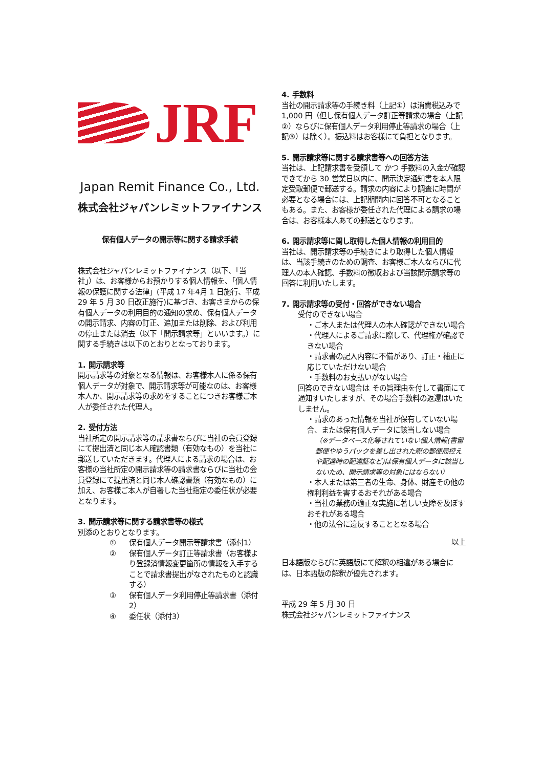JRF
Japan Remit Finance Co., Ltd.
株式会社ジャパンレミットファイナンス
保有個人データの開示等に関する請求手続
株式会社ジャパンレミットファイナンス（以下、「当社」）は、お客様からお預かりする個人情報を、「個人情報の保護に関する法律」(平成 17 年4月 1 日施行、平成 29 年 5 月 30 日改正施行)に基づき、お客さまからの保有個人データの利用目的の通知の求め、保有個人データの開示請求、内容の訂正、追加または削除、および利用の停止または消去（以下「開示請求等」といいます。）に関する手続きは以下のとおりとなっております。
1. 開示請求等
開示請求等の対象となる情報は、お客様本人に係る保有個人データが対象で、開示請求等が可能なのは、お客様本人か、開示請求等の求めをすることにつきお客様ご本人が委任された代理人。
2. 受付方法
当社所定の開示請求等の請求書ならびに当社の会員登録にて提出済と同じ本人確認書類（有効なもの）を当社に郵送していただきます。代理人による請求の場合は、お客様の当社所定の開示請求等の請求書ならびに当社の会員登録にて提出済と同じ本人確認書類（有効なもの）に加え、お客様ご本人が自署した当社指定の委任状が必要となります。
3. 開示請求等に関する請求書等の様式
別添のとおりとなります。
① 保有個人データ開示等請求書（添付1）
② 保有個人データ訂正等請求書（お客様より登録済情報変更箇所の情報を入手することで請求書提出がなされたものと認識する）
③ 保有個人データ利用停止等請求書（添付2）
④ 委任状（添付3）
4. 手数料
当社の開示請求等の手続き料（上記①）は消費税込みで 1,000 円（但し保有個人データ訂正等請求の場合（上記②）ならびに保有個人データ利用停止等請求の場合（上記③）は除く）。振込料はお客様にて負担となります。
5. 開示請求等に関する請求書等への回答方法
当社は、上記請求書を受領して かつ 手数料の入金が確認できてから 30 営業日以内に、開示決定通知書を本人限定受取郵便で郵送する。請求の内容により調査に時間が必要となる場合には、上記期間内に回答不可となることもある。また、お客様が委任された代理による請求の場合は、お客様本人あての郵送となります。
6. 開示請求等に関し取得した個人情報の利用目的
当社は、開示請求等の手続きにより取得した個人情報は、当該手続きのための調査、お客様ご本人ならびに代理人の本人確認、手数料の徴収および当該開示請求等の回答に利用いたします。
7. 開示請求等の受付・回答ができない場合
受付のできない場合
・ご本人または代理人の本人確認ができない場合
・代理人によるご請求に際して、代理権が確認できない場合
・請求書の記入内容に不備があり、訂正・補正に応じていただけない場合
・手数料のお支払いがない場合
回答のできない場合は その旨理由を付して書面にて通知すいたしますが、その場合手数料の返還はいたしません。
・請求のあった情報を当社が保有していない場合、または保有個人データに該当しない場合
（※データベース化等されていない個人情報(書留郵便やゆうパックを差し出された際の郵便局控えや配達時の配達証など)は保有個人データに該当しないため、開示請求等の対象にはならない）
・本人または第三者の生命、身体、財産その他の権利利益を害するおそれがある場合
・当社の業務の適正な実施に著しい支障を及ぼすおそれがある場合
・他の法令に違反することとなる場合
以上
日本語版ならびに英語版にて解釈の相違がある場合には、日本語版の解釈が優先されます。
平成 29 年 5 月 30 日
株式会社ジャパンレミットファイナンス